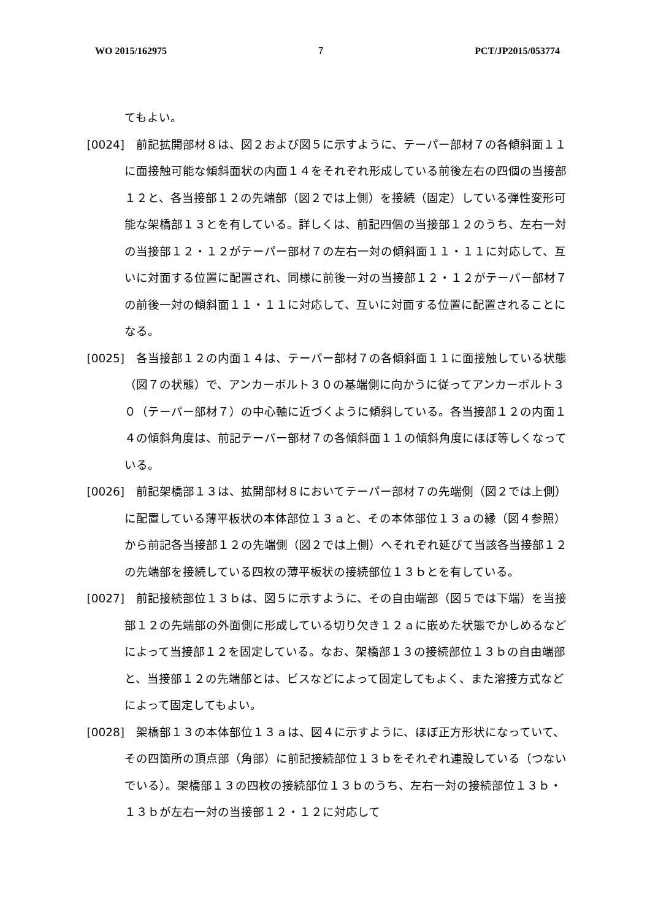WO 2015/162975 7 PCT/JP2015/053774
てもよい。
[0024] 前記拡開部材８は、図２および図５に示すように、テーパー部材７の各傾斜面１１に面接触可能な傾斜面状の内面１４をそれぞれ形成している前後左右の四個の当接部１２と、各当接部１２の先端部（図２では上側）を接続（固定）している弾性変形可能な架橋部１３とを有している。詳しくは、前記四個の当接部１２のうち、左右一対の当接部１２・１２がテーパー部材７の左右一対の傾斜面１１・１１に対応して、互いに対面する位置に配置され、同様に前後一対の当接部１２・１２がテーパー部材７の前後一対の傾斜面１１・１１に対応して、互いに対面する位置に配置されることになる。
[0025] 各当接部１２の内面１４は、テーパー部材７の各傾斜面１１に面接触している状態（図７の状態）で、アンカーボルト３０の基端側に向かうに従ってアンカーボルト３０（テーパー部材７）の中心軸に近づくように傾斜している。各当接部１２の内面１４の傾斜角度は、前記テーパー部材７の各傾斜面１１の傾斜角度にほぼ等しくなっている。
[0026] 前記架橋部１３は、拡開部材８においてテーパー部材７の先端側（図２では上側）に配置している薄平板状の本体部位１３ａと、その本体部位１３ａの縁（図４参照）から前記各当接部１２の先端側（図２では上側）へそれぞれ延びて当該各当接部１２の先端部を接続している四枚の薄平板状の接続部位１３ｂとを有している。
[0027] 前記接続部位１３ｂは、図５に示すように、その自由端部（図５では下端）を当接部１２の先端部の外面側に形成している切り欠き１２ａに嵌めた状態でかしめるなどによって当接部１２を固定している。なお、架橋部１３の接続部位１３ｂの自由端部と、当接部１２の先端部とは、ビスなどによって固定してもよく、また溶接方式などによって固定してもよい。
[0028] 架橋部１３の本体部位１３ａは、図４に示すように、ほぼ正方形状になっていて、その四箇所の頂点部（角部）に前記接続部位１３ｂをそれぞれ連設している（つないでいる）。架橋部１３の四枚の接続部位１３ｂのうち、左右一対の接続部位１３ｂ・１３ｂが左右一対の当接部１２・１２に対応して